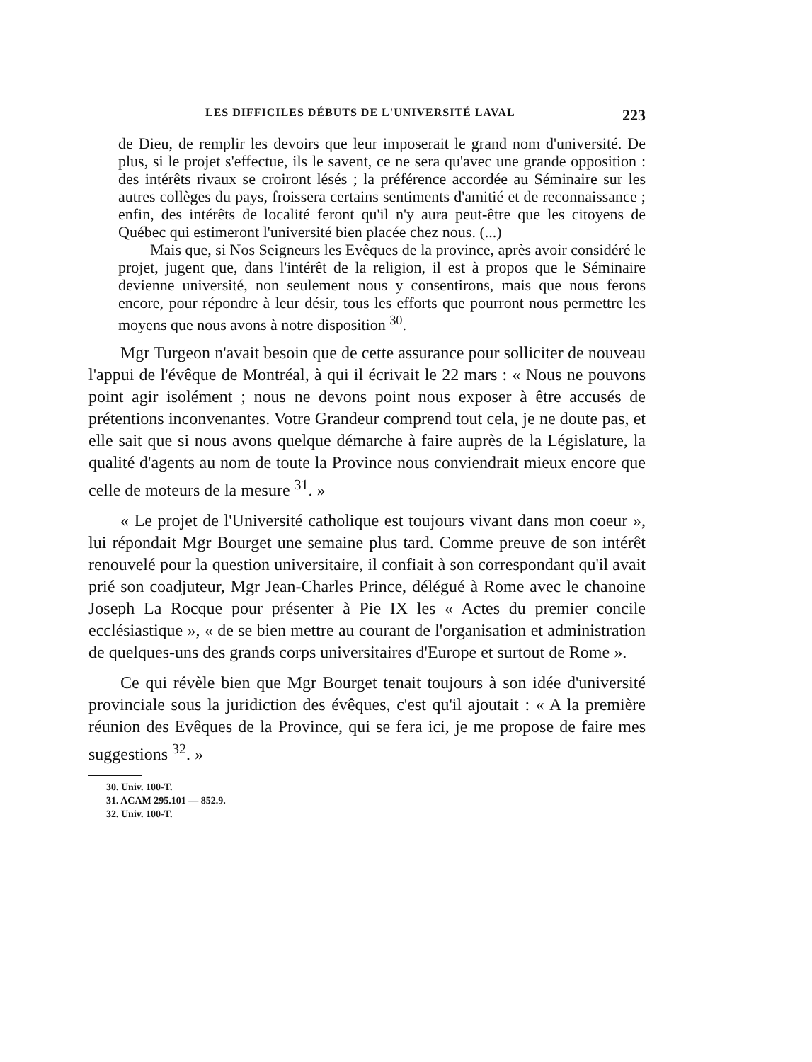LES DIFFICILES DÉBUTS DE L'UNIVERSITÉ LAVAL 223
de Dieu, de remplir les devoirs que leur imposerait le grand nom d'université. De plus, si le projet s'effectue, ils le savent, ce ne sera qu'avec une grande opposition : des intérêts rivaux se croiront lésés ; la préférence accordée au Séminaire sur les autres collèges du pays, froissera certains sentiments d'amitié et de reconnaissance ; enfin, des intérêts de localité feront qu'il n'y aura peut-être que les citoyens de Québec qui estimeront l'université bien placée chez nous. (...)
Mais que, si Nos Seigneurs les Evêques de la province, après avoir considéré le projet, jugent que, dans l'intérêt de la religion, il est à propos que le Séminaire devienne université, non seulement nous y consentirons, mais que nous ferons encore, pour répondre à leur désir, tous les efforts que pourront nous permettre les moyens que nous avons à notre disposition <sup>30</sup>.
Mgr Turgeon n'avait besoin que de cette assurance pour solliciter de nouveau l'appui de l'évêque de Montréal, à qui il écrivait le 22 mars : « Nous ne pouvons point agir isolément ; nous ne devons point nous exposer à être accusés de prétentions inconvenantes. Votre Grandeur comprend tout cela, je ne doute pas, et elle sait que si nous avons quelque démarche à faire auprès de la Législature, la qualité d'agents au nom de toute la Province nous conviendrait mieux encore que celle de moteurs de la mesure <sup>31</sup>. »
« Le projet de l'Université catholique est toujours vivant dans mon coeur », lui répondait Mgr Bourget une semaine plus tard. Comme preuve de son intérêt renouvelé pour la question universitaire, il confiait à son correspondant qu'il avait prié son coadjuteur, Mgr Jean-Charles Prince, délégué à Rome avec le chanoine Joseph La Rocque pour présenter à Pie IX les « Actes du premier concile ecclésiastique », « de se bien mettre au courant de l'organisation et administration de quelques-uns des grands corps universitaires d'Europe et surtout de Rome ».
Ce qui révèle bien que Mgr Bourget tenait toujours à son idée d'université provinciale sous la juridiction des évêques, c'est qu'il ajoutait : « A la première réunion des Evêques de la Province, qui se fera ici, je me propose de faire mes suggestions <sup>32</sup>. »
30. Univ. 100-T.
31. ACAM 295.101 — 852.9.
32. Univ. 100-T.